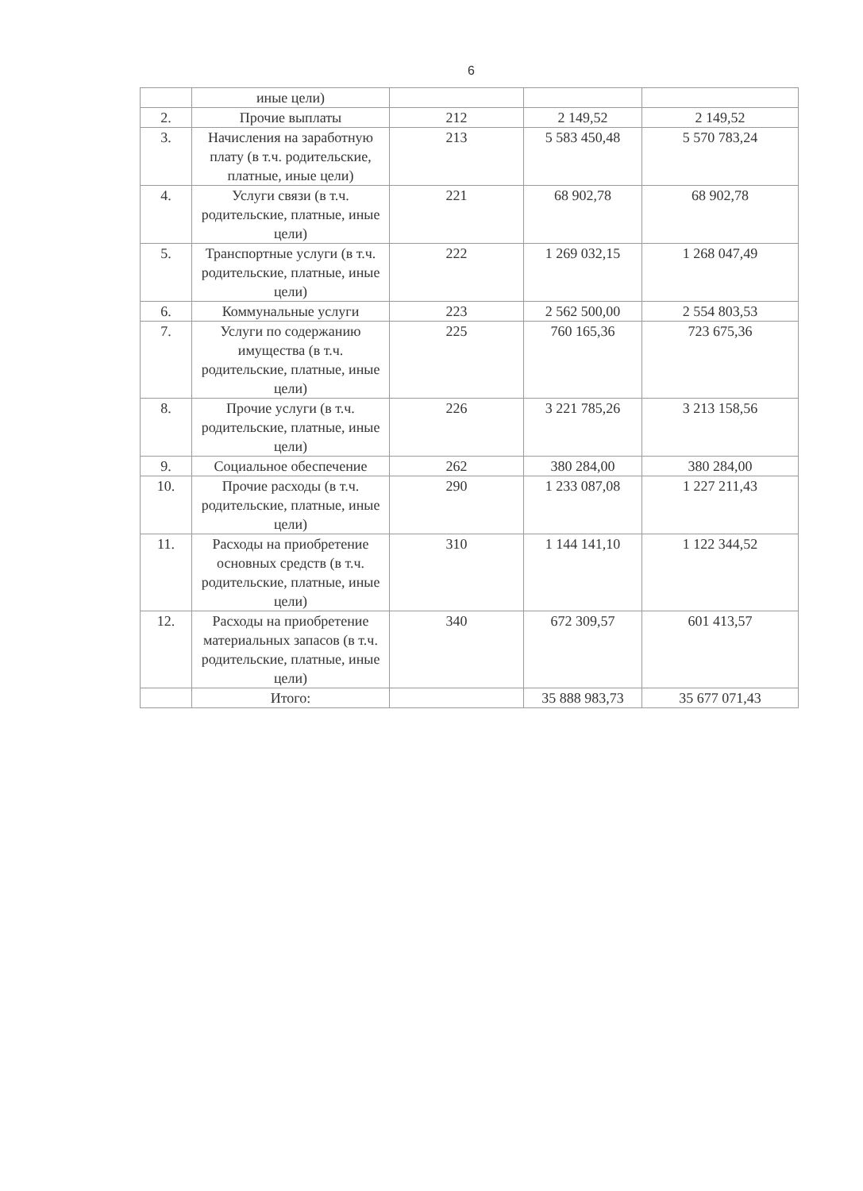6
| | иные цели) | | | |
| 2. | Прочие выплаты | 212 | 2 149,52 | 2 149,52 |
| 3. | Начисления на заработную плату (в т.ч. родительские, платные, иные цели) | 213 | 5 583 450,48 | 5 570 783,24 |
| 4. | Услуги связи (в т.ч. родительские, платные, иные цели) | 221 | 68 902,78 | 68 902,78 |
| 5. | Транспортные услуги (в т.ч. родительские, платные, иные цели) | 222 | 1 269 032,15 | 1 268 047,49 |
| 6. | Коммунальные услуги | 223 | 2 562 500,00 | 2 554 803,53 |
| 7. | Услуги по содержанию имущества (в т.ч. родительские, платные, иные цели) | 225 | 760 165,36 | 723 675,36 |
| 8. | Прочие услуги (в т.ч. родительские, платные, иные цели) | 226 | 3 221 785,26 | 3 213 158,56 |
| 9. | Социальное обеспечение | 262 | 380 284,00 | 380 284,00 |
| 10. | Прочие расходы (в т.ч. родительские, платные, иные цели) | 290 | 1 233 087,08 | 1 227 211,43 |
| 11. | Расходы на приобретение основных средств (в т.ч. родительские, платные, иные цели) | 310 | 1 144 141,10 | 1 122 344,52 |
| 12. | Расходы на приобретение материальных запасов (в т.ч. родительские, платные, иные цели) | 340 | 672 309,57 | 601 413,57 |
| | Итого: | | 35 888 983,73 | 35 677 071,43 |